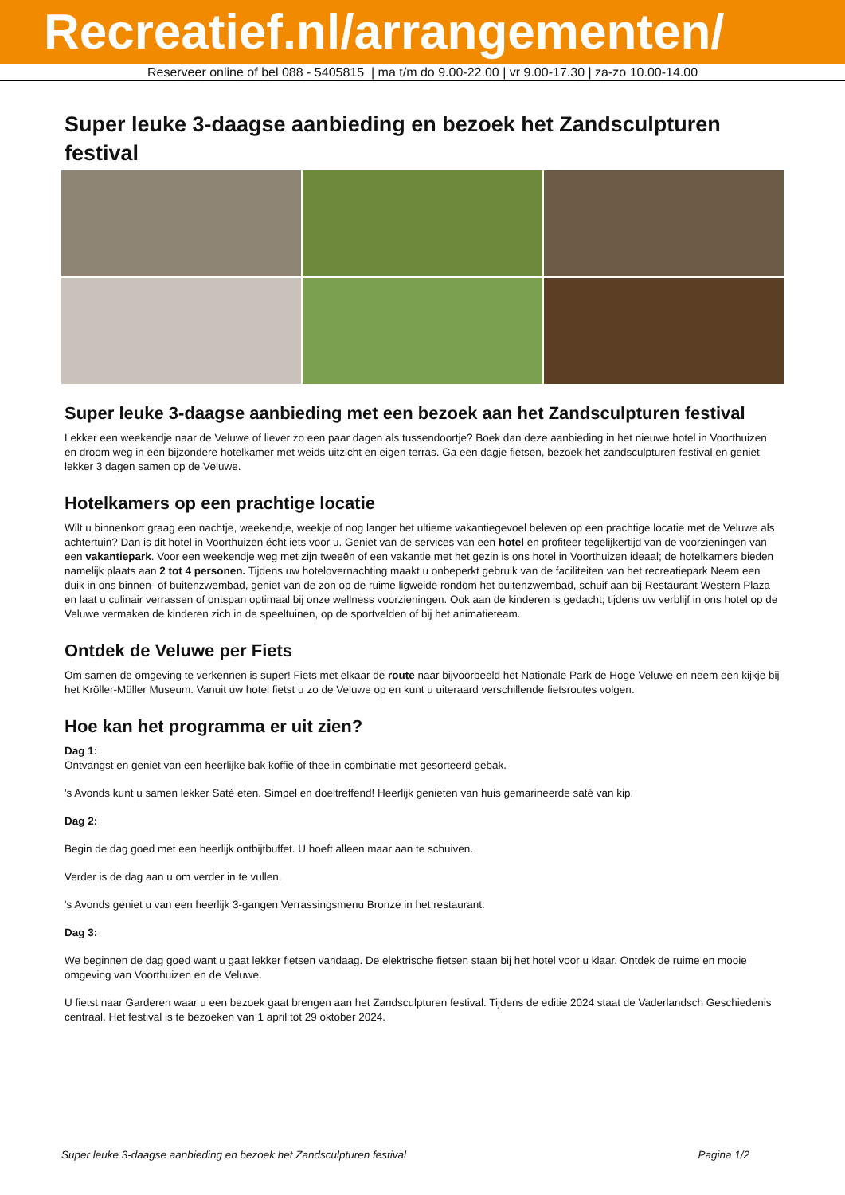Recreatief.nl/arrangementen/
Reserveer online of bel 088 - 5405815 | ma t/m do 9.00-22.00 | vr 9.00-17.30 | za-zo 10.00-14.00
Super leuke 3-daagse aanbieding en bezoek het Zandsculpturen festival
Super leuke 3-daagse aanbieding met een bezoek aan het Zandsculpturen festival
Lekker een weekendje naar de Veluwe of liever zo een paar dagen als tussendoortje? Boek dan deze aanbieding in het nieuwe hotel in Voorthuizen en droom weg in een bijzondere hotelkamer met weids uitzicht en eigen terras. Ga een dagje fietsen, bezoek het zandsculpturen festival en geniet lekker 3 dagen samen op de Veluwe.
Hotelkamers op een prachtige locatie
Wilt u binnenkort graag een nachtje, weekendje, weekje of nog langer het ultieme vakantiegevoel beleven op een prachtige locatie met de Veluwe als achtertuin? Dan is dit hotel in Voorthuizen écht iets voor u. Geniet van de services van een hotel en profiteer tegelijkertijd van de voorzieningen van een vakantiepark. Voor een weekendje weg met zijn tweeën of een vakantie met het gezin is ons hotel in Voorthuizen ideaal; de hotelkamers bieden namelijk plaats aan 2 tot 4 personen. Tijdens uw hotelovernachting maakt u onbeperkt gebruik van de faciliteiten van het recreatiepark Neem een duik in ons binnen- of buitenzwembad, geniet van de zon op de ruime ligweide rondom het buitenzwembad, schuif aan bij Restaurant Western Plaza en laat u culinair verrassen of ontspan optimaal bij onze wellness voorzieningen. Ook aan de kinderen is gedacht; tijdens uw verblijf in ons hotel op de Veluwe vermaken de kinderen zich in de speeltuinen, op de sportvelden of bij het animatieteam.
Ontdek de Veluwe per Fiets
Om samen de omgeving te verkennen is super! Fiets met elkaar de route naar bijvoorbeeld het Nationale Park de Hoge Veluwe en neem een kijkje bij het Kröller-Müller Museum. Vanuit uw hotel fietst u zo de Veluwe op en kunt u uiteraard verschillende fietsroutes volgen.
Hoe kan het programma er uit zien?
Dag 1:
Ontvangst en geniet van een heerlijke bak koffie of thee in combinatie met gesorteerd gebak.
's Avonds kunt u samen lekker Saté eten. Simpel en doeltreffend! Heerlijk genieten van huis gemarineerde saté van kip.
Dag 2:
Begin de dag goed met een heerlijk ontbijtbuffet. U hoeft alleen maar aan te schuiven.
Verder is de dag aan u om verder in te vullen.
's Avonds geniet u van een heerlijk 3-gangen Verrassingsmenu Bronze in het restaurant.
Dag 3:
We beginnen de dag goed want u gaat lekker fietsen vandaag. De elektrische fietsen staan bij het hotel voor u klaar. Ontdek de ruime en mooie omgeving van Voorthuizen en de Veluwe.
U fietst naar Garderen waar u een bezoek gaat brengen aan het Zandsculpturen festival. Tijdens de editie 2024 staat de Vaderlandsch Geschiedenis centraal. Het festival is te bezoeken van 1 april tot 29 oktober 2024.
Super leuke 3-daagse aanbieding en bezoek het Zandsculpturen festival Pagina 1/2